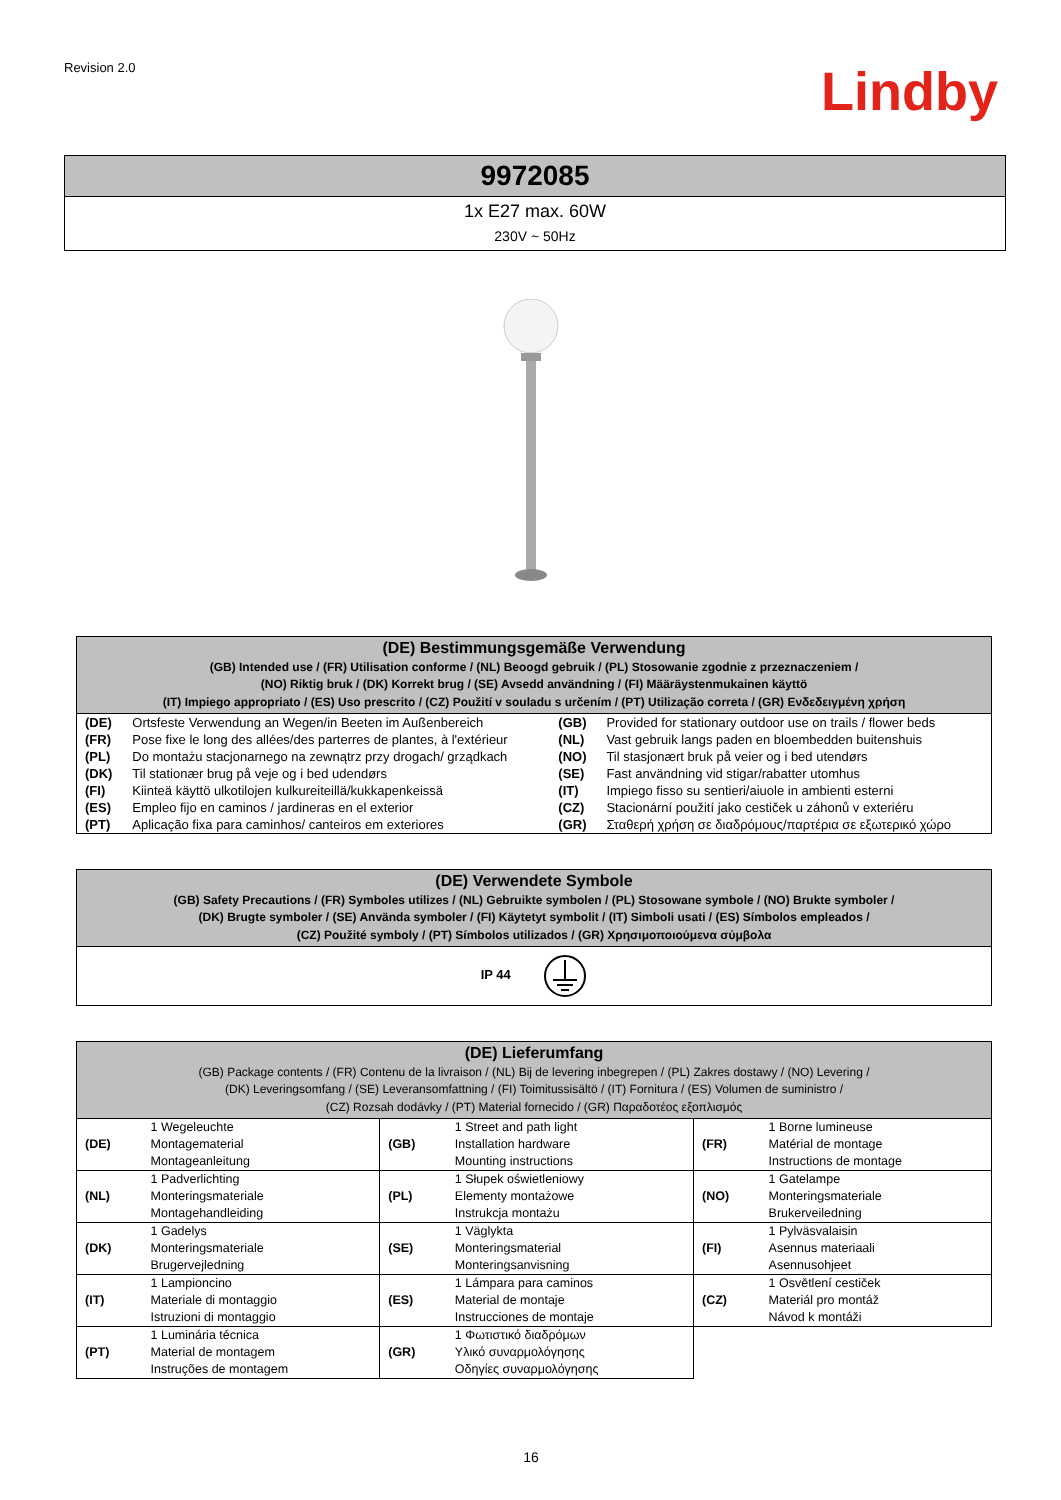Revision 2.0
Lindby
| 9972085 |
| 1x E27 max. 60W 230V ~ 50Hz |
| (DE) Bestimmungsgemäße Verwendung (GB) Intended use / (FR) Utilisation conforme / (NL) Beoogd gebruik / (PL) Stosowanie zgodnie z przeznaczeniem / (NO) Riktig bruk / (DK) Korrekt brug / (SE) Avsedd användning / (FI) Määräystenmukainen käyttö (IT) Impiego appropriato / (ES) Uso prescrito / (CZ) Použití v souladu s určením / (PT) Utilização correta / (GR) Ενδεδειγμένη χρήση | | | |
| --- | --- | --- | --- |
| (DE) | Ortsfeste Verwendung an Wegen/in Beeten im Außenbereich | (GB) | Provided for stationary outdoor use on trails / flower beds |
| (FR) | Pose fixe le long des allées/des parterres de plantes, à l'extérieur | (NL) | Vast gebruik langs paden en bloembedden buitenshuis |
| (PL) | Do montażu stacjonarnego na zewnątrz przy drogach/ grządkach | (NO) | Til stasjonært bruk på veier og i bed utendørs |
| (DK) | Til stationær brug på veje og i bed udendørs | (SE) | Fast användning vid stigar/rabatter utomhus |
| (FI) | Kiinteä käyttö ulkotilojen kulkureiteillä/kukkapenkeissä | (IT) | Impiego fisso su sentieri/aiuole in ambienti esterni |
| (ES) | Empleo fijo en caminos / jardineras en el exterior | (CZ) | Stacionární použití jako cestiček u záhonů v exteriéru |
| (PT) | Aplicação fixa para caminhos/ canteiros em exteriores | (GR) | Σταθερή χρήση σε διαδρόμους/παρτέρια σε εξωτερικό χώρο |
| (DE) Verwendete Symbole (GB) Safety Precautions / (FR) Symboles utilizes / (NL) Gebruikte symbolen / (PL) Stosowane symbole / (NO) Brukte symboler / (DK) Brugte symboler / (SE) Använda symboler / (FI) Käytetyt symbolit / (IT) Simboli usati / (ES) Símbolos empleados / (CZ) Použité symboly / (PT) Símbolos utilizados / (GR) Χρησιμοποιούμενα σύμβολα |
| --- |
| IP 44 |
| (DE) Lieferumfang (GB) Package contents / (FR) Contenu de la livraison / (NL) Bij de levering inbegrepen / (PL) Zakres dostawy / (NO) Levering / (DK) Leveringsomfang / (SE) Leveransomfattning / (FI) Toimitussisältö / (IT) Fornitura / (ES) Volumen de suministro / (CZ) Rozsah dodávky / (PT) Material fornecido / (GR) Παραδοτέος εξοπλισμός | | | | | |
| --- | --- | --- | --- | --- | --- |
| (DE) | 1 Wegeleuchte Montagematerial Montageanleitung | (GB) | 1 Street and path light Installation hardware Mounting instructions | (FR) | 1 Borne lumineuse Matérial de montage Instructions de montage |
| (NL) | 1 Padverlichting Monteringsmateriale Montagehandleiding | (PL) | 1 Słupek oświetleniowy Elementy montażowe Instrukcja montażu | (NO) | 1 Gatelampe Monteringsmateriale Brukerveiledning |
| (DK) | 1 Gadelys Monteringsmateriale Brugervejledning | (SE) | 1 Väglykta Monteringsmaterial Monteringsanvisning | (FI) | 1 Pylväsvalaisin Asennus materiaali Asennusohjeet |
| (IT) | 1 Lampioncino Materiale di montaggio Istruzioni di montaggio | (ES) | 1 Lámpara para caminos Material de montaje Instrucciones de montaje | (CZ) | 1 Osvětlení cestiček Materiál pro montáž Návod k montáži |
| (PT) | 1 Luminária técnica Material de montagem Instruções de montagem | (GR) | 1 Φωτιστικό διαδρόμων Υλικό συναρμολόγησης Οδηγίες συναρμολόγησης | | |
16